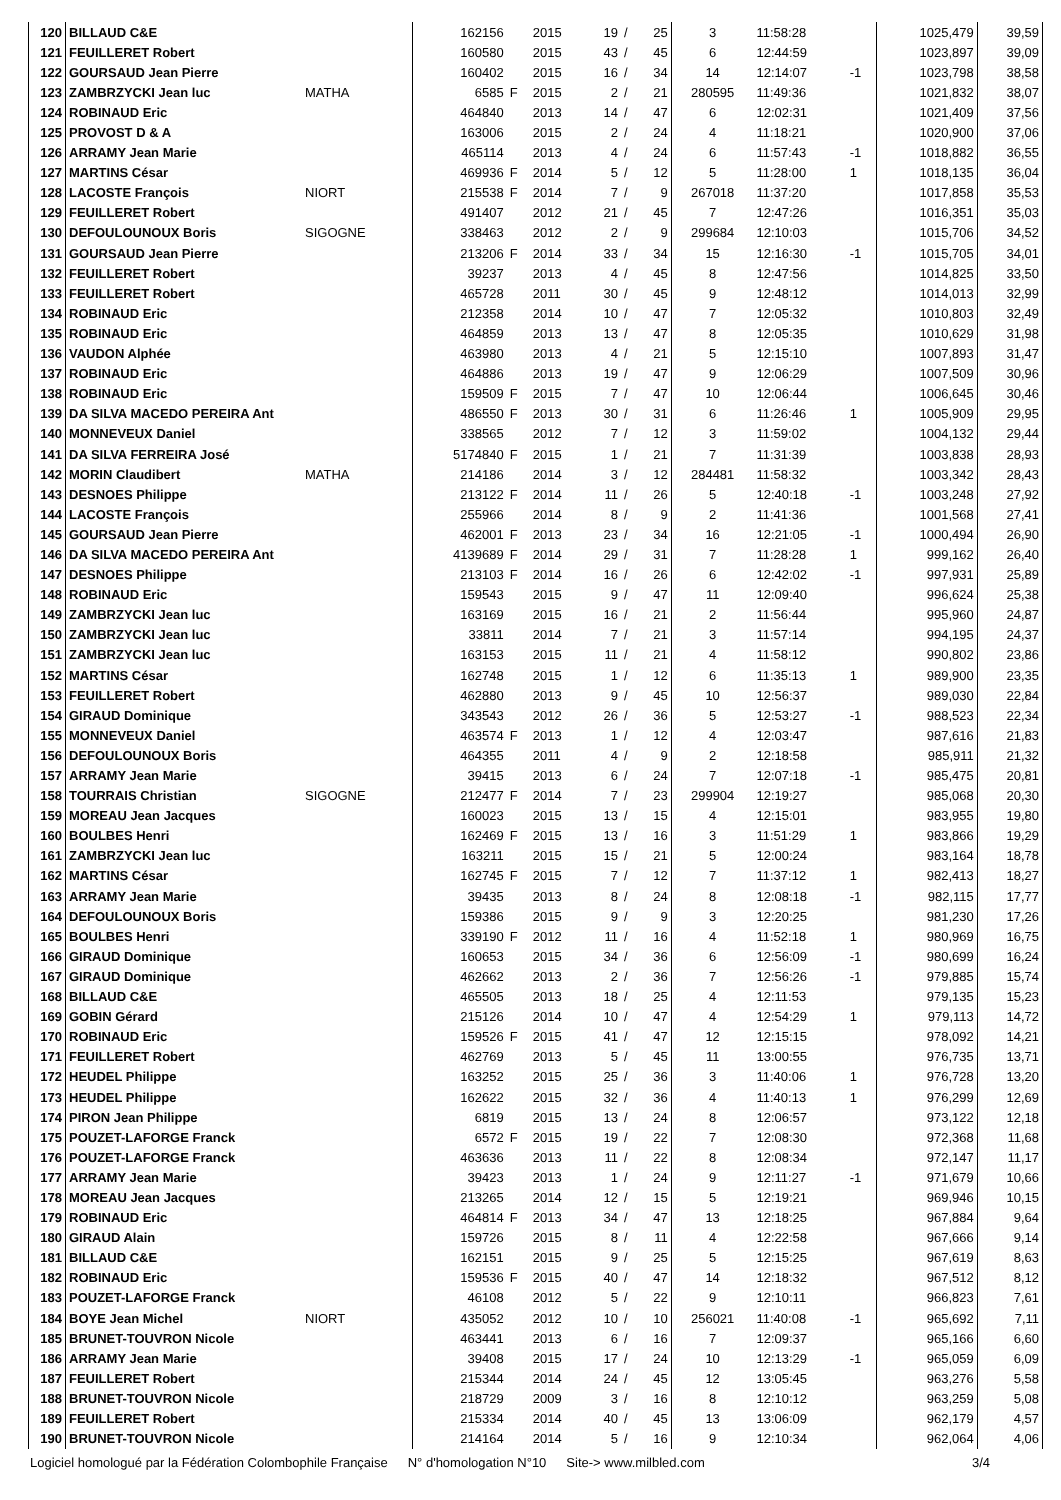| 120 | BILLAUD C&E | | 162156 | | 2015 | 19 | / | 25 | 3 | 11:58:28 | | 1025,479 | 39,59 |
| 121 | FEUILLERET Robert | | 160580 | | 2015 | 43 | / | 45 | 6 | 12:44:59 | | 1023,897 | 39,09 |
| 122 | GOURSAUD Jean Pierre | | 160402 | | 2015 | 16 | / | 34 | 14 | 12:14:07 | -1 | 1023,798 | 38,58 |
| 123 | ZAMBRZYCKI Jean luc | MATHA | 6585 | F | 2015 | 2 | / | 21 | 280595 | 11:49:36 | | 1021,832 | 38,07 |
| 124 | ROBINAUD Eric | | 464840 | | 2013 | 14 | / | 47 | 6 | 12:02:31 | | 1021,409 | 37,56 |
| 125 | PROVOST D & A | | 163006 | | 2015 | 2 | / | 24 | 4 | 11:18:21 | | 1020,900 | 37,06 |
| 126 | ARRAMY Jean Marie | | 465114 | | 2013 | 4 | / | 24 | 6 | 11:57:43 | -1 | 1018,882 | 36,55 |
| 127 | MARTINS César | | 469936 | F | 2014 | 5 | / | 12 | 5 | 11:28:00 | 1 | 1018,135 | 36,04 |
| 128 | LACOSTE François | NIORT | 215538 | F | 2014 | 7 | / | 9 | 267018 | 11:37:20 | | 1017,858 | 35,53 |
| 129 | FEUILLERET Robert | | 491407 | | 2012 | 21 | / | 45 | 7 | 12:47:26 | | 1016,351 | 35,03 |
| 130 | DEFOULOUNOUX Boris | SIGOGNE | 338463 | | 2012 | 2 | / | 9 | 299684 | 12:10:03 | | 1015,706 | 34,52 |
| 131 | GOURSAUD Jean Pierre | | 213206 | F | 2014 | 33 | / | 34 | 15 | 12:16:30 | -1 | 1015,705 | 34,01 |
| 132 | FEUILLERET Robert | | 39237 | | 2013 | 4 | / | 45 | 8 | 12:47:56 | | 1014,825 | 33,50 |
| 133 | FEUILLERET Robert | | 465728 | | 2011 | 30 | / | 45 | 9 | 12:48:12 | | 1014,013 | 32,99 |
| 134 | ROBINAUD Eric | | 212358 | | 2014 | 10 | / | 47 | 7 | 12:05:32 | | 1010,803 | 32,49 |
| 135 | ROBINAUD Eric | | 464859 | | 2013 | 13 | / | 47 | 8 | 12:05:35 | | 1010,629 | 31,98 |
| 136 | VAUDON Alphée | | 463980 | | 2013 | 4 | / | 21 | 5 | 12:15:10 | | 1007,893 | 31,47 |
| 137 | ROBINAUD Eric | | 464886 | | 2013 | 19 | / | 47 | 9 | 12:06:29 | | 1007,509 | 30,96 |
| 138 | ROBINAUD Eric | | 159509 | F | 2015 | 7 | / | 47 | 10 | 12:06:44 | | 1006,645 | 30,46 |
| 139 | DA SILVA MACEDO PEREIRA Ant | | 486550 | F | 2013 | 30 | / | 31 | 6 | 11:26:46 | 1 | 1005,909 | 29,95 |
| 140 | MONNEVEUX Daniel | | 338565 | | 2012 | 7 | / | 12 | 3 | 11:59:02 | | 1004,132 | 29,44 |
| 141 | DA SILVA FERREIRA José | | 5174840 | F | 2015 | 1 | / | 21 | 7 | 11:31:39 | | 1003,838 | 28,93 |
| 142 | MORIN Claudibert | MATHA | 214186 | | 2014 | 3 | / | 12 | 284481 | 11:58:32 | | 1003,342 | 28,43 |
| 143 | DESNOES Philippe | | 213122 | F | 2014 | 11 | / | 26 | 5 | 12:40:18 | -1 | 1003,248 | 27,92 |
| 144 | LACOSTE François | | 255966 | | 2014 | 8 | / | 9 | 2 | 11:41:36 | | 1001,568 | 27,41 |
| 145 | GOURSAUD Jean Pierre | | 462001 | F | 2013 | 23 | / | 34 | 16 | 12:21:05 | -1 | 1000,494 | 26,90 |
| 146 | DA SILVA MACEDO PEREIRA Ant | | 4139689 | F | 2014 | 29 | / | 31 | 7 | 11:28:28 | 1 | 999,162 | 26,40 |
| 147 | DESNOES Philippe | | 213103 | F | 2014 | 16 | / | 26 | 6 | 12:42:02 | -1 | 997,931 | 25,89 |
| 148 | ROBINAUD Eric | | 159543 | | 2015 | 9 | / | 47 | 11 | 12:09:40 | | 996,624 | 25,38 |
| 149 | ZAMBRZYCKI Jean luc | | 163169 | | 2015 | 16 | / | 21 | 2 | 11:56:44 | | 995,960 | 24,87 |
| 150 | ZAMBRZYCKI Jean luc | | 33811 | | 2014 | 7 | / | 21 | 3 | 11:57:14 | | 994,195 | 24,37 |
| 151 | ZAMBRZYCKI Jean luc | | 163153 | | 2015 | 11 | / | 21 | 4 | 11:58:12 | | 990,802 | 23,86 |
| 152 | MARTINS César | | 162748 | | 2015 | 1 | / | 12 | 6 | 11:35:13 | 1 | 989,900 | 23,35 |
| 153 | FEUILLERET Robert | | 462880 | | 2013 | 9 | / | 45 | 10 | 12:56:37 | | 989,030 | 22,84 |
| 154 | GIRAUD Dominique | | 343543 | | 2012 | 26 | / | 36 | 5 | 12:53:27 | -1 | 988,523 | 22,34 |
| 155 | MONNEVEUX Daniel | | 463574 | F | 2013 | 1 | / | 12 | 4 | 12:03:47 | | 987,616 | 21,83 |
| 156 | DEFOULOUNOUX Boris | | 464355 | | 2011 | 4 | / | 9 | 2 | 12:18:58 | | 985,911 | 21,32 |
| 157 | ARRAMY Jean Marie | | 39415 | | 2013 | 6 | / | 24 | 7 | 12:07:18 | -1 | 985,475 | 20,81 |
| 158 | TOURRAIS Christian | SIGOGNE | 212477 | F | 2014 | 7 | / | 23 | 299904 | 12:19:27 | | 985,068 | 20,30 |
| 159 | MOREAU Jean Jacques | | 160023 | | 2015 | 13 | / | 15 | 4 | 12:15:01 | | 983,955 | 19,80 |
| 160 | BOULBES Henri | | 162469 | F | 2015 | 13 | / | 16 | 3 | 11:51:29 | 1 | 983,866 | 19,29 |
| 161 | ZAMBRZYCKI Jean luc | | 163211 | | 2015 | 15 | / | 21 | 5 | 12:00:24 | | 983,164 | 18,78 |
| 162 | MARTINS César | | 162745 | F | 2015 | 7 | / | 12 | 7 | 11:37:12 | 1 | 982,413 | 18,27 |
| 163 | ARRAMY Jean Marie | | 39435 | | 2013 | 8 | / | 24 | 8 | 12:08:18 | -1 | 982,115 | 17,77 |
| 164 | DEFOULOUNOUX Boris | | 159386 | | 2015 | 9 | / | 9 | 3 | 12:20:25 | | 981,230 | 17,26 |
| 165 | BOULBES Henri | | 339190 | F | 2012 | 11 | / | 16 | 4 | 11:52:18 | 1 | 980,969 | 16,75 |
| 166 | GIRAUD Dominique | | 160653 | | 2015 | 34 | / | 36 | 6 | 12:56:09 | -1 | 980,699 | 16,24 |
| 167 | GIRAUD Dominique | | 462662 | | 2013 | 2 | / | 36 | 7 | 12:56:26 | -1 | 979,885 | 15,74 |
| 168 | BILLAUD C&E | | 465505 | | 2013 | 18 | / | 25 | 4 | 12:11:53 | | 979,135 | 15,23 |
| 169 | GOBIN Gérard | | 215126 | | 2014 | 10 | / | 47 | 4 | 12:54:29 | 1 | 979,113 | 14,72 |
| 170 | ROBINAUD Eric | | 159526 | F | 2015 | 41 | / | 47 | 12 | 12:15:15 | | 978,092 | 14,21 |
| 171 | FEUILLERET Robert | | 462769 | | 2013 | 5 | / | 45 | 11 | 13:00:55 | | 976,735 | 13,71 |
| 172 | HEUDEL Philippe | | 163252 | | 2015 | 25 | / | 36 | 3 | 11:40:06 | 1 | 976,728 | 13,20 |
| 173 | HEUDEL Philippe | | 162622 | | 2015 | 32 | / | 36 | 4 | 11:40:13 | 1 | 976,299 | 12,69 |
| 174 | PIRON Jean Philippe | | 6819 | | 2015 | 13 | / | 24 | 8 | 12:06:57 | | 973,122 | 12,18 |
| 175 | POUZET-LAFORGE Franck | | 6572 | F | 2015 | 19 | / | 22 | 7 | 12:08:30 | | 972,368 | 11,68 |
| 176 | POUZET-LAFORGE Franck | | 463636 | | 2013 | 11 | / | 22 | 8 | 12:08:34 | | 972,147 | 11,17 |
| 177 | ARRAMY Jean Marie | | 39423 | | 2013 | 1 | / | 24 | 9 | 12:11:27 | -1 | 971,679 | 10,66 |
| 178 | MOREAU Jean Jacques | | 213265 | | 2014 | 12 | / | 15 | 5 | 12:19:21 | | 969,946 | 10,15 |
| 179 | ROBINAUD Eric | | 464814 | F | 2013 | 34 | / | 47 | 13 | 12:18:25 | | 967,884 | 9,64 |
| 180 | GIRAUD Alain | | 159726 | | 2015 | 8 | / | 11 | 4 | 12:22:58 | | 967,666 | 9,14 |
| 181 | BILLAUD C&E | | 162151 | | 2015 | 9 | / | 25 | 5 | 12:15:25 | | 967,619 | 8,63 |
| 182 | ROBINAUD Eric | | 159536 | F | 2015 | 40 | / | 47 | 14 | 12:18:32 | | 967,512 | 8,12 |
| 183 | POUZET-LAFORGE Franck | | 46108 | | 2012 | 5 | / | 22 | 9 | 12:10:11 | | 966,823 | 7,61 |
| 184 | BOYE Jean Michel | NIORT | 435052 | | 2012 | 10 | / | 10 | 256021 | 11:40:08 | -1 | 965,692 | 7,11 |
| 185 | BRUNET-TOUVRON Nicole | | 463441 | | 2013 | 6 | / | 16 | 7 | 12:09:37 | | 965,166 | 6,60 |
| 186 | ARRAMY Jean Marie | | 39408 | | 2015 | 17 | / | 24 | 10 | 12:13:29 | -1 | 965,059 | 6,09 |
| 187 | FEUILLERET Robert | | 215344 | | 2014 | 24 | / | 45 | 12 | 13:05:45 | | 963,276 | 5,58 |
| 188 | BRUNET-TOUVRON Nicole | | 218729 | | 2009 | 3 | / | 16 | 8 | 12:10:12 | | 963,259 | 5,08 |
| 189 | FEUILLERET Robert | | 215334 | | 2014 | 40 | / | 45 | 13 | 13:06:09 | | 962,179 | 4,57 |
| 190 | BRUNET-TOUVRON Nicole | | 214164 | | 2014 | 5 | / | 16 | 9 | 12:10:34 | | 962,064 | 4,06 |
Logiciel homologué par la Fédération Colombophile Française N° d'homologation N°10 Site-> www.milbled.com 3/4